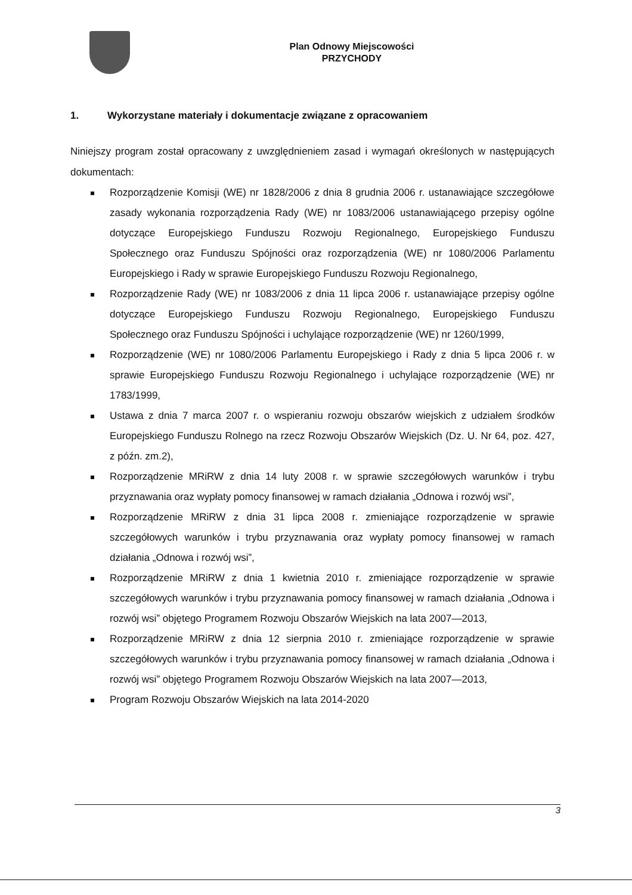Plan Odnowy Miejscowości
PRZYCHODY
1. Wykorzystane materiały i dokumentacje związane z opracowaniem
Niniejszy program został opracowany z uwzględnieniem zasad i wymagań określonych w następujących dokumentach:
Rozporządzenie Komisji (WE) nr 1828/2006 z dnia 8 grudnia 2006 r. ustanawiające szczegółowe zasady wykonania rozporządzenia Rady (WE) nr 1083/2006 ustanawiającego przepisy ogólne dotyczące Europejskiego Funduszu Rozwoju Regionalnego, Europejskiego Funduszu Społecznego oraz Funduszu Spójności oraz rozporządzenia (WE) nr 1080/2006 Parlamentu Europejskiego i Rady w sprawie Europejskiego Funduszu Rozwoju Regionalnego,
Rozporządzenie Rady (WE) nr 1083/2006 z dnia 11 lipca 2006 r. ustanawiające przepisy ogólne dotyczące Europejskiego Funduszu Rozwoju Regionalnego, Europejskiego Funduszu Społecznego oraz Funduszu Spójności i uchylające rozporządzenie (WE) nr 1260/1999,
Rozporządzenie (WE) nr 1080/2006 Parlamentu Europejskiego i Rady z dnia 5 lipca 2006 r. w sprawie Europejskiego Funduszu Rozwoju Regionalnego i uchylające rozporządzenie (WE) nr 1783/1999,
Ustawa z dnia 7 marca 2007 r. o wspieraniu rozwoju obszarów wiejskich z udziałem środków Europejskiego Funduszu Rolnego na rzecz Rozwoju Obszarów Wiejskich (Dz. U. Nr 64, poz. 427, z późn. zm.2),
Rozporządzenie MRiRW z dnia 14 luty 2008 r. w sprawie szczegółowych warunków i trybu przyznawania oraz wypłaty pomocy finansowej w ramach działania „Odnowa i rozwój wsi”,
Rozporządzenie MRiRW z dnia 31 lipca 2008 r. zmieniające rozporządzenie w sprawie szczegółowych warunków i trybu przyznawania oraz wypłaty pomocy finansowej w ramach działania „Odnowa i rozwój wsi”,
Rozporządzenie MRiRW z dnia 1 kwietnia 2010 r. zmieniające rozporządzenie w sprawie szczegółowych warunków i trybu przyznawania pomocy finansowej w ramach działania „Odnowa i rozwój wsi” objętego Programem Rozwoju Obszarów Wiejskich na lata 2007—2013,
Rozporządzenie MRiRW z dnia 12 sierpnia 2010 r. zmieniające rozporządzenie w sprawie szczegółowych warunków i trybu przyznawania pomocy finansowej w ramach działania „Odnowa i rozwój wsi” objętego Programem Rozwoju Obszarów Wiejskich na lata 2007—2013,
Program Rozwoju Obszarów Wiejskich na lata 2014-2020
3